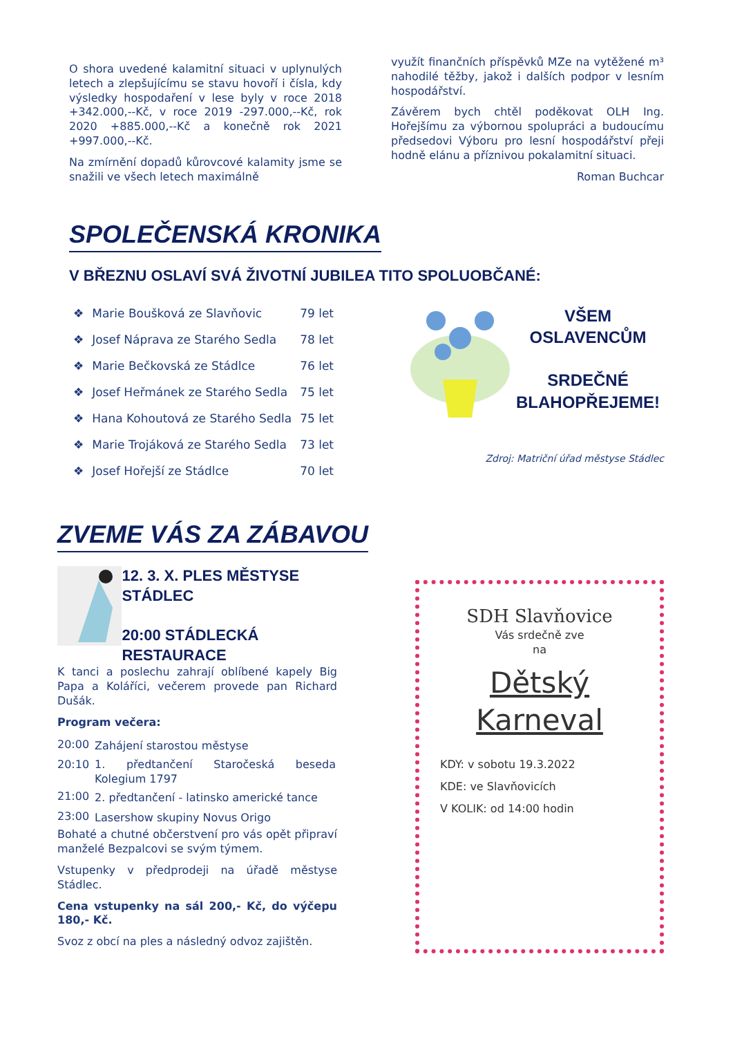O shora uvedené kalamitní situaci v uplynulých letech a zlepšujícímu se stavu hovoří i čísla, kdy výsledky hospodaření v lese byly v roce 2018 +342.000,--Kč, v roce 2019 -297.000,--Kč, rok 2020 +885.000,--Kč a konečně rok 2021 +997.000,--Kč.
Na zmírnění dopadů kůrovcové kalamity jsme se snažili ve všech letech maximálně
využít finančních příspěvků MZe na vytěžené m³ nahodilé těžby, jakož i dalších podpor v lesním hospodářství.
Závěrem bych chtěl poděkovat OLH Ing. Hořejšímu za výbornou spolupráci a budoucímu předsedovi Výboru pro lesní hospodářství přeji hodně elánu a příznivou pokalamitní situaci.
Roman Buchcar
SPOLEČENSKÁ KRONIKA
V BŘEZNU OSLAVÍ SVÁ ŽIVOTNÍ JUBILEA TITO SPOLUOBČANÉ:
| ❖ | Marie Boušková ze Slavňovic | 79 let |
| ❖ | Josef Náprava ze Starého Sedla | 78 let |
| ❖ | Marie Bečkovská ze Stádlce | 76 let |
| ❖ | Josef Heřmánek ze Starého Sedla | 75 let |
| ❖ | Hana Kohoutová ze Starého Sedla | 75 let |
| ❖ | Marie Trojáková ze Starého Sedla | 73 let |
| ❖ | Josef Hořejší ze Stádlce | 70 let |
VŠEM OSLAVENCŮM
SRDEČNÉ
BLAHOPŘEJEME!
Zdroj: Matriční úřad městyse Stádlec
ZVEME VÁS ZA ZÁBAVOU
12. 3. X. PLES MĚSTYSE STÁDLEC
20:00 STÁDLECKÁ RESTAURACE
K tanci a poslechu zahrají oblíbené kapely Big Papa a Koláříci, večerem provede pan Richard Dušák.
Program večera:
| 20:00 | Zahájení starostou městyse |
| 20:10 | 1. předtančení Staročeská beseda Kolegium 1797 |
| 21:00 | 2. předtančení - latinsko americké tance |
| 23:00 | Lasershow skupiny Novus Origo |
Bohaté a chutné občerstvení pro vás opět připraví manželé Bezpalcovi se svým týmem.
Vstupenky v předprodeji na úřadě městyse Stádlec.
Cena vstupenky na sál 200,- Kč, do výčepu 180,- Kč.
Svoz z obcí na ples a následný odvoz zajištěn.
SDH Slavňovice
Vás srdečně zve
na
Dětský
Karneval
KDY: v sobotu 19.3.2022
KDE: ve Slavňovicích
V KOLIK: od 14:00 hodin